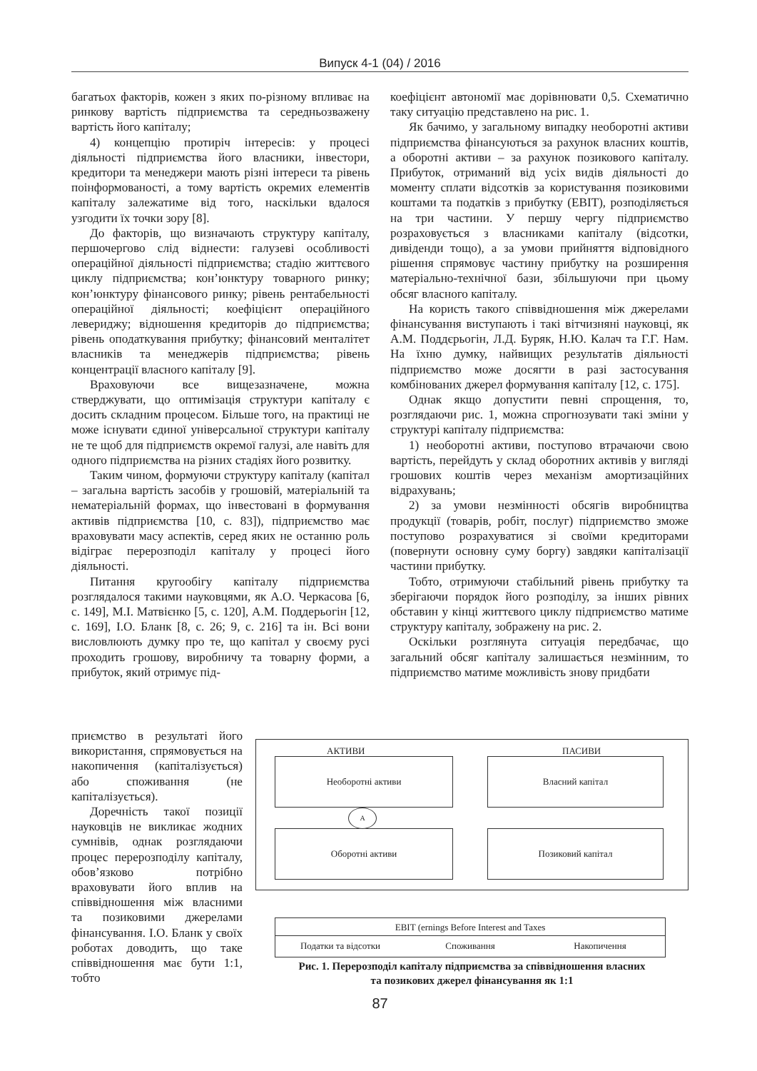Випуск 4-1 (04) / 2016
багатьох факторів, кожен з яких по-різному впливає на ринкову вартість підприємства та середньозважену вартість його капіталу;
4) концепцію протиріч інтересів: у процесі діяльності підприємства його власники, інвестори, кредитори та менеджери мають різні інтереси та рівень поінформованості, а тому вартість окремих елементів капіталу залежатиме від того, наскільки вдалося узгодити їх точки зору [8].
До факторів, що визначають структуру капіталу, першочергово слід віднести: галузеві особливості операційної діяльності підприємства; стадію життєвого циклу підприємства; кон’юнктуру товарного ринку; кон’юнктуру фінансового ринку; рівень рентабельності операційної діяльності; коефіцієнт операційного левериджу; відношення кредиторів до підприємства; рівень оподаткування прибутку; фінансовий менталітет власників та менеджерів підприємства; рівень концентрації власного капіталу [9].
Враховуючи все вищезазначене, можна стверджувати, що оптимізація структури капіталу є досить складним процесом. Більше того, на практиці не може існувати єдиної універсальної структури капіталу не те щоб для підприємств окремої галузі, але навіть для одного підприємства на різних стадіях його розвитку.
Таким чином, формуючи структуру капіталу (капітал – загальна вартість засобів у грошовій, матеріальній та нематеріальній формах, що інвестовані в формування активів підприємства [10, с. 83]), підприємство має враховувати масу аспектів, серед яких не останню роль відіграє перерозподіл капіталу у процесі його діяльності.
Питання кругообігу капіталу підприємства розглядалося такими науковцями, як А.О. Черкасова [6, с. 149], М.І. Матвієнко [5, с. 120], А.М. Поддерьогін [12, с. 169], І.О. Бланк [8, с. 26; 9, с. 216] та ін. Всі вони висловлюють думку про те, що капітал у своєму русі проходить грошову, виробничу та товарну форми, а прибуток, який отримує під-
коефіцієнт автономії має дорівнювати 0,5. Схематично таку ситуацію представлено на рис. 1.
Як бачимо, у загальному випадку необоротні активи підприємства фінансуються за рахунок власних коштів, а оборотні активи – за рахунок позикового капіталу. Прибуток, отриманий від усіх видів діяльності до моменту сплати відсотків за користування позиковими коштами та податків з прибутку (EBIT), розподіляється на три частини. У першу чергу підприємство розраховується з власниками капіталу (відсотки, дивіденди тощо), а за умови прийняття відповідного рішення спрямовує частину прибутку на розширення матеріально-технічної бази, збільшуючи при цьому обсяг власного капіталу.
На користь такого співвідношення між джерелами фінансування виступають і такі вітчизняні науковці, як А.М. Поддєрьогін, Л.Д. Буряк, Н.Ю. Калач та Г.Г. Нам. На їхню думку, найвищих результатів діяльності підприємство може досягти в разі застосування комбінованих джерел формування капіталу [12, с. 175].
Однак якщо допустити певні спрощення, то, розглядаючи рис. 1, можна спрогнозувати такі зміни у структурі капіталу підприємства:
1) необоротні активи, поступово втрачаючи свою вартість, перейдуть у склад оборотних активів у вигляді грошових коштів через механізм амортизаційних відрахувань;
2) за умови незмінності обсягів виробництва продукції (товарів, робіт, послуг) підприємство зможе поступово розрахуватися зі своїми кредиторами (повернути основну суму боргу) завдяки капіталізації частини прибутку.
Тобто, отримуючи стабільний рівень прибутку та зберігаючи порядок його розподілу, за інших рівних обставин у кінці життєвого циклу підприємство матиме структуру капіталу, зображену на рис. 2.
Оскільки розглянута ситуація передбачає, що загальний обсяг капіталу залишається незмінним, то підприємство матиме можливість знову придбати
приємство в результаті його використання, спрямовується на накопичення (капіталізується) або споживання (не капіталізується).
Доречність такої позиції науковців не викликає жодних сумнівів, однак розглядаючи процес перерозподілу капіталу, обов’язково потрібно враховувати його вплив на співвідношення між власними та позиковими джерелами фінансування. І.О. Бланк у своїх роботах доводить, що таке співвідношення має бути 1:1, тобто
АКТИВИ ПАСИВИ
Необоротні активи
Оборотні активи
Власний капітал
Позиковий капітал
А
EBIT (ernings Before Interest and Taxes
Податки та відсотки Споживання Накопичення
Рис. 1. Перерозподіл капіталу підприємства за співвідношення власних
та позикових джерел фінансування як 1:1
87